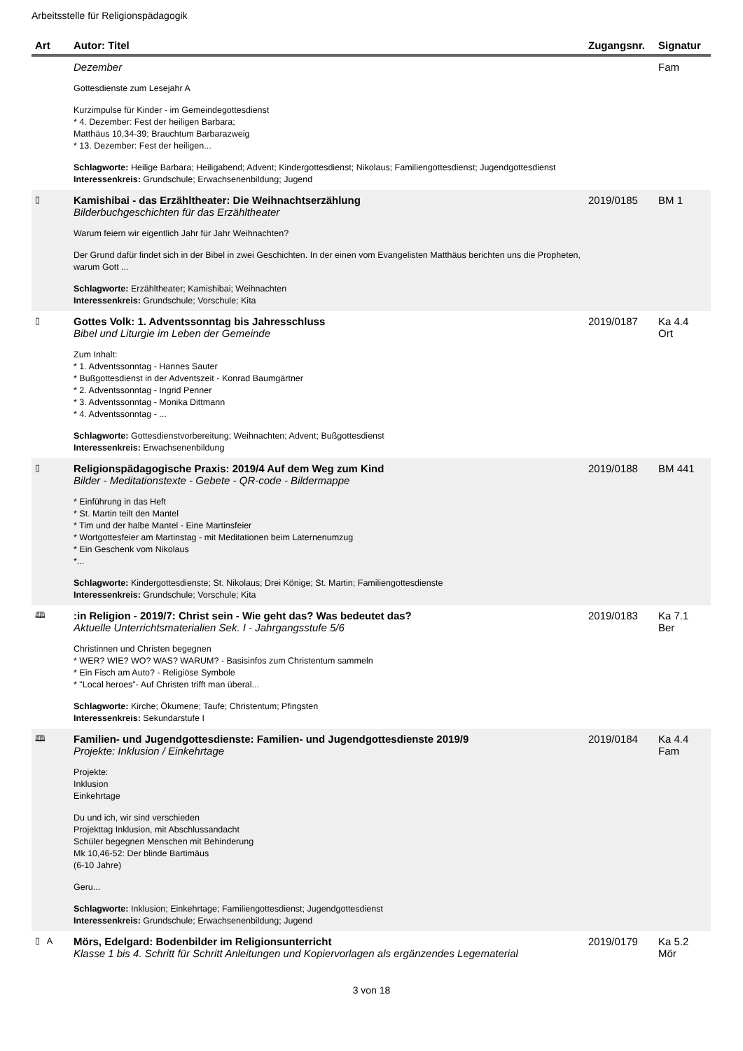Arbeitsstelle für Religionspädagogik
| Art | Autor: Titel | Zugangsnr. | Signatur |
| --- | --- | --- | --- |
| | Dezember Gottesdienste zum Lesejahr A Kurzimpulse für Kinder - im Gemeindegottesdienst * 4. Dezember: Fest der heiligen Barbara; Matthäus 10,34-39; Brauchtum Barbarazweig * 13. Dezember: Fest der heiligen... Schlagworte: Heilige Barbara; Heiligabend; Advent; Kindergottesdienst; Nikolaus; Familiengottesdienst; Jugendgottesdienst Interessenkreis: Grundschule; Erwachsenenbildung; Jugend | | Fam |
| ▯ | Kamishibai - das Erzähltheater: Die Weihnachtserzählung Bilderbuchgeschichten für das Erzähltheater Warum feiern wir eigentlich Jahr für Jahr Weihnachten? Der Grund dafür findet sich in der Bibel in zwei Geschichten. In der einen vom Evangelisten Matthäus berichten uns die Propheten, warum Gott ... Schlagworte: Erzähltheater; Kamishibai; Weihnachten Interessenkreis: Grundschule; Vorschule; Kita | 2019/0185 | BM 1 |
| ▯ | Gottes Volk: 1. Adventssonntag bis Jahresschluss Bibel und Liturgie im Leben der Gemeinde Zum Inhalt: * 1. Adventssonntag - Hannes Sauter * Bußgottesdienst in der Adventszeit - Konrad Baumgärtner * 2. Adventssonntag - Ingrid Penner * 3. Adventssonntag - Monika Dittmann * 4. Adventssonntag - ... Schlagworte: Gottesdienstvorbereitung; Weihnachten; Advent; Bußgottesdienst Interessenkreis: Erwachsenenbildung | 2019/0187 | Ka 4.4 Ort |
| ▯ | Religionspädagogische Praxis: 2019/4 Auf dem Weg zum Kind Bilder - Meditationstexte - Gebete - QR-code - Bildermappe * Einführung in das Heft * St. Martin teilt den Mantel * Tim und der halbe Mantel - Eine Martinsfeier * Wortgottesfeier am Martinstag - mit Meditationen beim Laternenumzug * Ein Geschenk vom Nikolaus *... Schlagworte: Kindergottesdienste; St. Nikolaus; Drei Könige; St. Martin; Familiengottesdienste Interessenkreis: Grundschule; Vorschule; Kita | 2019/0188 | BM 441 |
| 🕮 | :in Religion - 2019/7: Christ sein - Wie geht das? Was bedeutet das? Aktuelle Unterrichtsmaterialien Sek. I - Jahrgangsstufe 5/6 Christinnen und Christen begegnen * WER? WIE? WO? WAS? WARUM? - Basisinfos zum Christentum sammeln * Ein Fisch am Auto? - Religiöse Symbole * "Local heroes"- Auf Christen trifft man überal... Schlagworte: Kirche; Ökumene; Taufe; Christentum; Pfingsten Interessenkreis: Sekundarstufe I | 2019/0183 | Ka 7.1 Ber |
| 🕮 | Familien- und Jugendgottesdienste: Familien- und Jugendgottesdienste 2019/9 Projekte: Inklusion / Einkehrtage Projekte: Inklusion Einkehrtage Du und ich, wir sind verschieden Projekttag Inklusion, mit Abschlussandacht Schüler begegnen Menschen mit Behinderung Mk 10,46-52: Der blinde Bartimäus (6-10 Jahre) Geru... Schlagworte: Inklusion; Einkehrtage; Familiengottesdienst; Jugendgottesdienst Interessenkreis: Grundschule; Erwachsenenbildung; Jugend | 2019/0184 | Ka 4.4 Fam |
| ▯ A | Mörs, Edelgard: Bodenbilder im Religionsunterricht Klasse 1 bis 4. Schritt für Schritt Anleitungen und Kopiervorlagen als ergänzendes Legematerial | 2019/0179 | Ka 5.2 Mör |
3 von 18